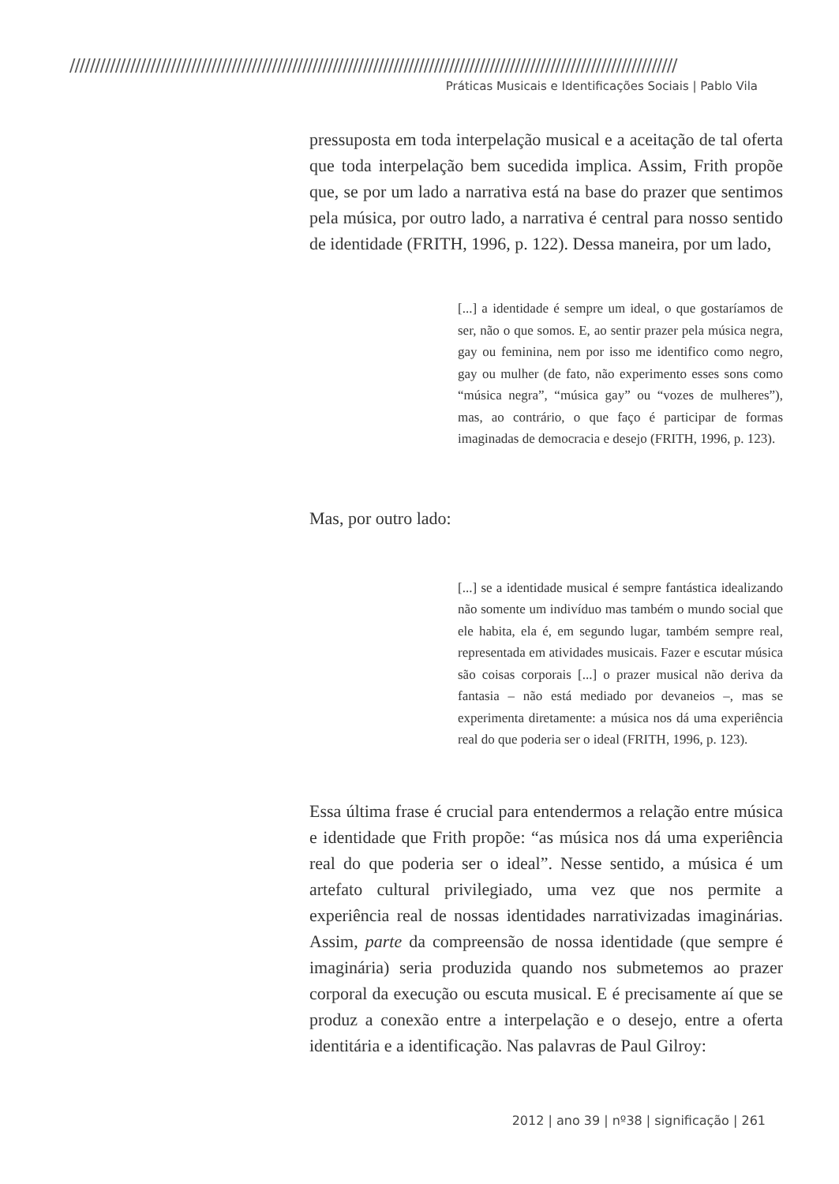////////////////////////////////////////////////////////////////////////////////////////////////////////////////////////
Práticas Musicais e Identificações Sociais | Pablo Vila
pressuposta em toda interpelação musical e a aceitação de tal oferta que toda interpelação bem sucedida implica. Assim, Frith propõe que, se por um lado a narrativa está na base do prazer que sentimos pela música, por outro lado, a narrativa é central para nosso sentido de identidade (FRITH, 1996, p. 122). Dessa maneira, por um lado,
[...] a identidade é sempre um ideal, o que gostaríamos de ser, não o que somos. E, ao sentir prazer pela música negra, gay ou feminina, nem por isso me identifico como negro, gay ou mulher (de fato, não experimento esses sons como “música negra”, “música gay” ou “vozes de mulheres”), mas, ao contrário, o que faço é participar de formas imaginadas de democracia e desejo (FRITH, 1996, p. 123).
Mas, por outro lado:
[...] se a identidade musical é sempre fantástica idealizando não somente um indivíduo mas também o mundo social que ele habita, ela é, em segundo lugar, também sempre real, representada em atividades musicais. Fazer e escutar música são coisas corporais [...] o prazer musical não deriva da fantasia – não está mediado por devaneios –, mas se experimenta diretamente: a música nos dá uma experiência real do que poderia ser o ideal (FRITH, 1996, p. 123).
Essa última frase é crucial para entendermos a relação entre música e identidade que Frith propõe: “as música nos dá uma experiência real do que poderia ser o ideal”. Nesse sentido, a música é um artefato cultural privilegiado, uma vez que nos permite a experiência real de nossas identidades narrativizadas imaginárias. Assim, parte da compreensão de nossa identidade (que sempre é imaginária) seria produzida quando nos submetemos ao prazer corporal da execução ou escuta musical. E é precisamente aí que se produz a conexão entre a interpelação e o desejo, entre a oferta identitária e a identificação. Nas palavras de Paul Gilroy:
2012 | ano 39 | nº38 | significação | 261